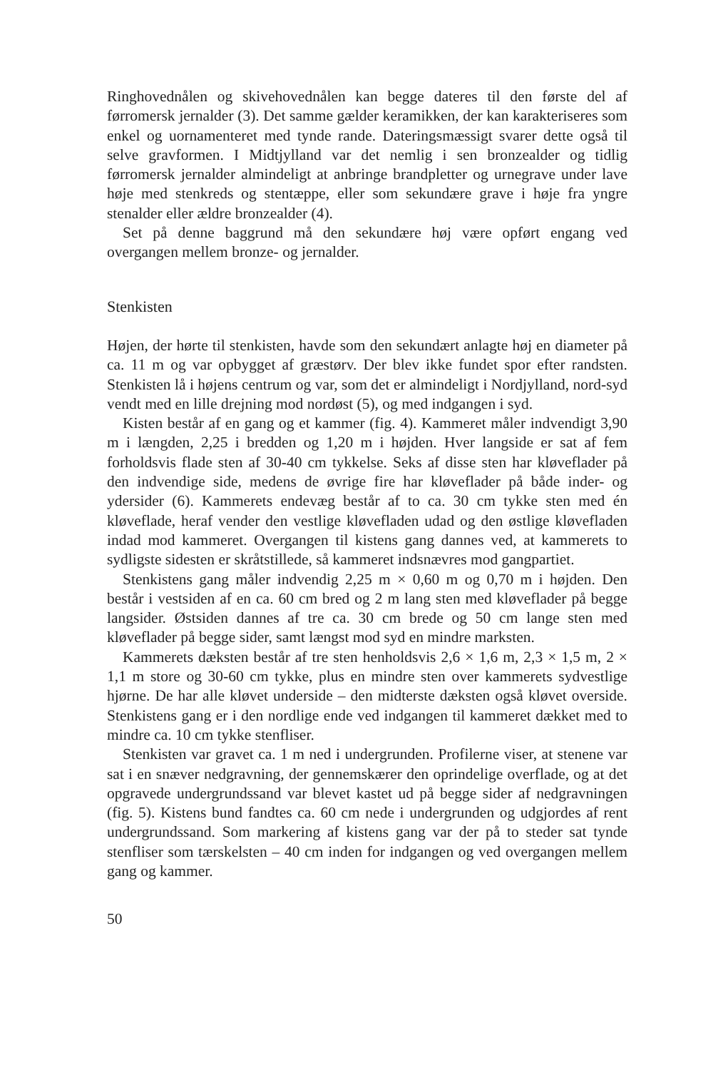Ringhovednålen og skivehovednålen kan begge dateres til den første del af førromersk jernalder (3). Det samme gælder keramikken, der kan karakteriseres som enkel og uornamenteret med tynde rande. Dateringsmæssigt svarer dette også til selve gravformen. I Midtjylland var det nemlig i sen bronzealder og tidlig førromersk jernalder almindeligt at anbringe brandpletter og urnegrave under lave høje med stenkreds og stentæppe, eller som sekundære grave i høje fra yngre stenalder eller ældre bronzealder (4).
Set på denne baggrund må den sekundære høj være opført engang ved overgangen mellem bronze- og jernalder.
Stenkisten
Højen, der hørte til stenkisten, havde som den sekundært anlagte høj en diameter på ca. 11 m og var opbygget af græstørv. Der blev ikke fundet spor efter randsten. Stenkisten lå i højens centrum og var, som det er almindeligt i Nordjylland, nord-syd vendt med en lille drejning mod nordøst (5), og med indgangen i syd.
Kisten består af en gang og et kammer (fig. 4). Kammeret måler indvendigt 3,90 m i længden, 2,25 i bredden og 1,20 m i højden. Hver langside er sat af fem forholdsvis flade sten af 30-40 cm tykkelse. Seks af disse sten har kløveflader på den indvendige side, medens de øvrige fire har kløveflader på både inder- og ydersider (6). Kammerets endevæg består af to ca. 30 cm tykke sten med én kløveflade, heraf vender den vestlige kløvefladen udad og den østlige kløvefladen indad mod kammeret. Overgangen til kistens gang dannes ved, at kammerets to sydligste sidesten er skråtstillede, så kammeret indsnævres mod gangpartiet.
Stenkistens gang måler indvendig 2,25 m × 0,60 m og 0,70 m i højden. Den består i vestsiden af en ca. 60 cm bred og 2 m lang sten med kløveflader på begge langsider. Østsiden dannes af tre ca. 30 cm brede og 50 cm lange sten med kløveflader på begge sider, samt længst mod syd en mindre marksten.
Kammerets dæksten består af tre sten henholdsvis 2,6 × 1,6 m, 2,3 × 1,5 m, 2 × 1,1 m store og 30-60 cm tykke, plus en mindre sten over kammerets sydvestlige hjørne. De har alle kløvet underside – den midterste dæksten også kløvet overside. Stenkistens gang er i den nordlige ende ved indgangen til kammeret dækket med to mindre ca. 10 cm tykke stenfliser.
Stenkisten var gravet ca. 1 m ned i undergrunden. Profilerne viser, at stenene var sat i en snæver nedgravning, der gennemskærer den oprindelige overflade, og at det opgravede undergrundssand var blevet kastet ud på begge sider af nedgravningen (fig. 5). Kistens bund fandtes ca. 60 cm nede i undergrunden og udgjordes af rent undergrundssand. Som markering af kistens gang var der på to steder sat tynde stenfliser som tærskelsten – 40 cm inden for indgangen og ved overgangen mellem gang og kammer.
50